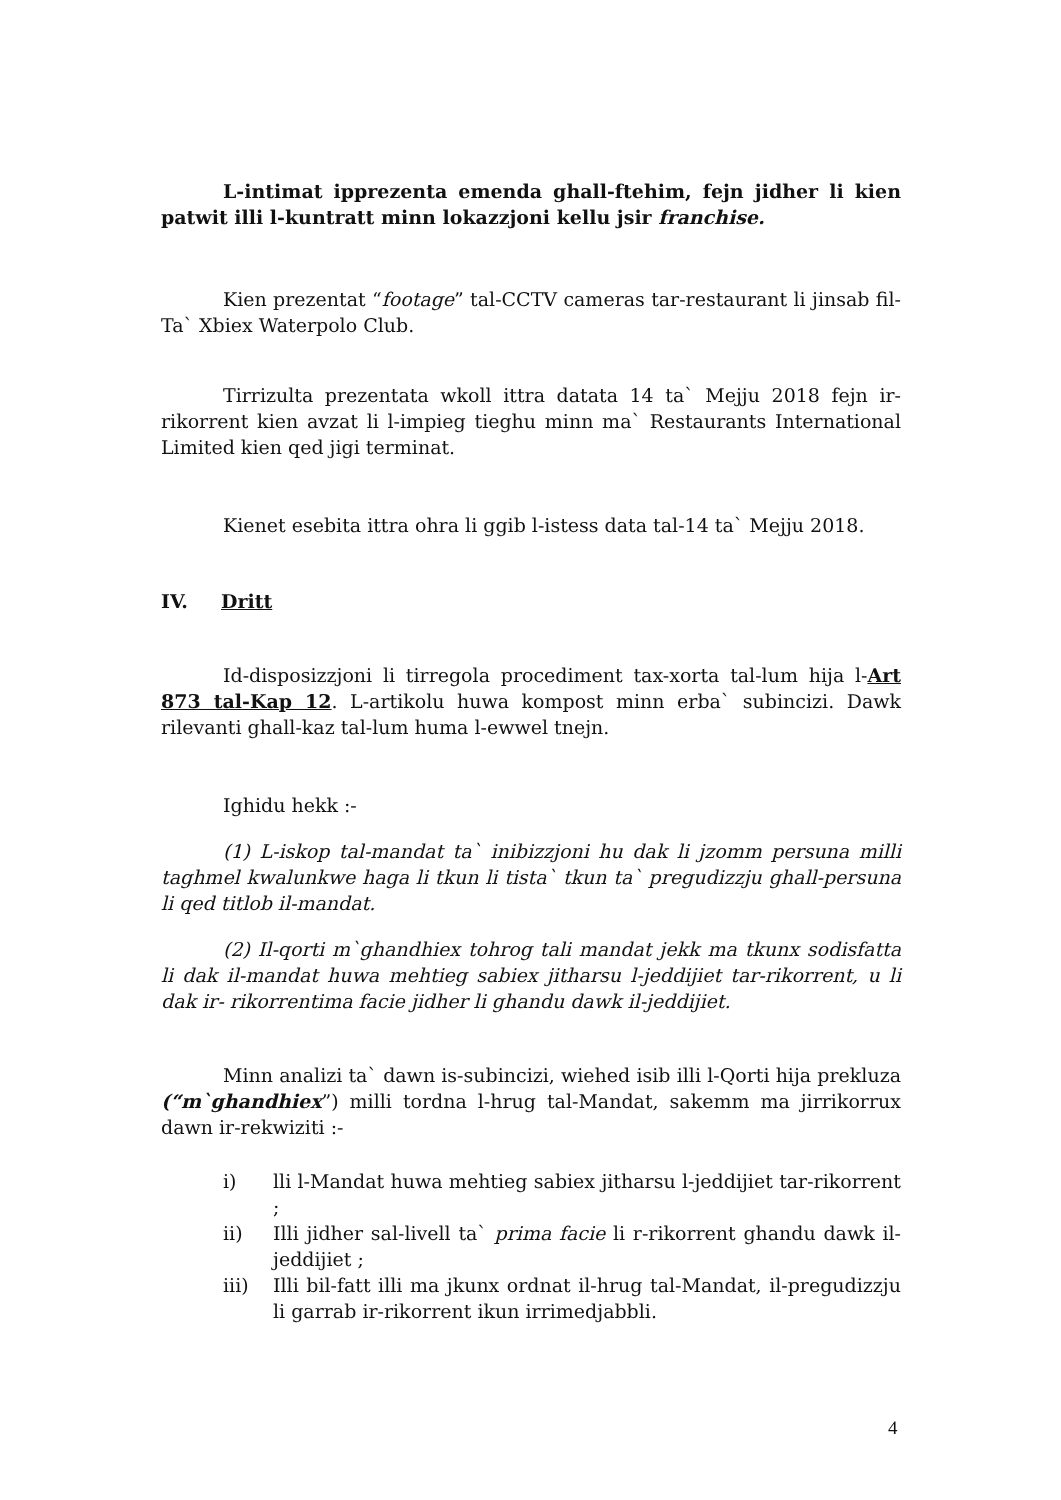L-intimat ipprezenta emenda ghall-ftehim, fejn jidher li kien patwit illi l-kuntratt minn lokazzjoni kellu jsir franchise.
Kien prezentat “footage” tal-CCTV cameras tar-restaurant li jinsab fil-Ta` Xbiex Waterpolo Club.
Tirrizulta prezentata wkoll ittra datata 14 ta` Mejju 2018 fejn ir-rikorrent kien avzat li l-impieg tieghu minn ma` Restaurants International Limited kien qed jigi terminat.
Kienet esebita ittra ohra li ggib l-istess data tal-14 ta` Mejju 2018.
IV. Dritt
Id-disposizzjoni li tirregola procediment tax-xorta tal-lum hija l-Art 873 tal-Kap 12. L-artikolu huwa kompost minn erba` subincizi. Dawk rilevanti ghall-kaz tal-lum huma l-ewwel tnejn.
Ighidu hekk :-
(1) L-iskop tal-mandat ta` inibizzjoni hu dak li jzomm persuna milli taghmel kwalunkwe haga li tkun li tista` tkun ta` pregudizzju ghall-persuna li qed titlob il-mandat.
(2) Il-qorti m`ghandhiex tohrog tali mandat jekk ma tkunx sodisfatta li dak il-mandat huwa mehtieg sabiex jitharsu l-jeddijiet tar-rikorrent, u li dak ir- rikorrentima facie jidher li ghandu dawk il-jeddijiet.
Minn analizi ta` dawn is-subincizi, wiehed isib illi l-Qorti hija prekluza (“m`ghandhiex”) milli tordna l-hrug tal-Mandat, sakemm ma jirrikorrux dawn ir-rekwiziti :-
i) lli l-Mandat huwa mehtieg sabiex jitharsu l-jeddijiet tar-rikorrent ;
ii) Illi jidher sal-livell ta` prima facie li r-rikorrent ghandu dawk il- jeddijiet ;
iii) Illi bil-fatt illi ma jkunx ordnat il-hrug tal-Mandat, il-pregudizzju li garrab ir-rikorrent ikun irrimedjabbli.
4